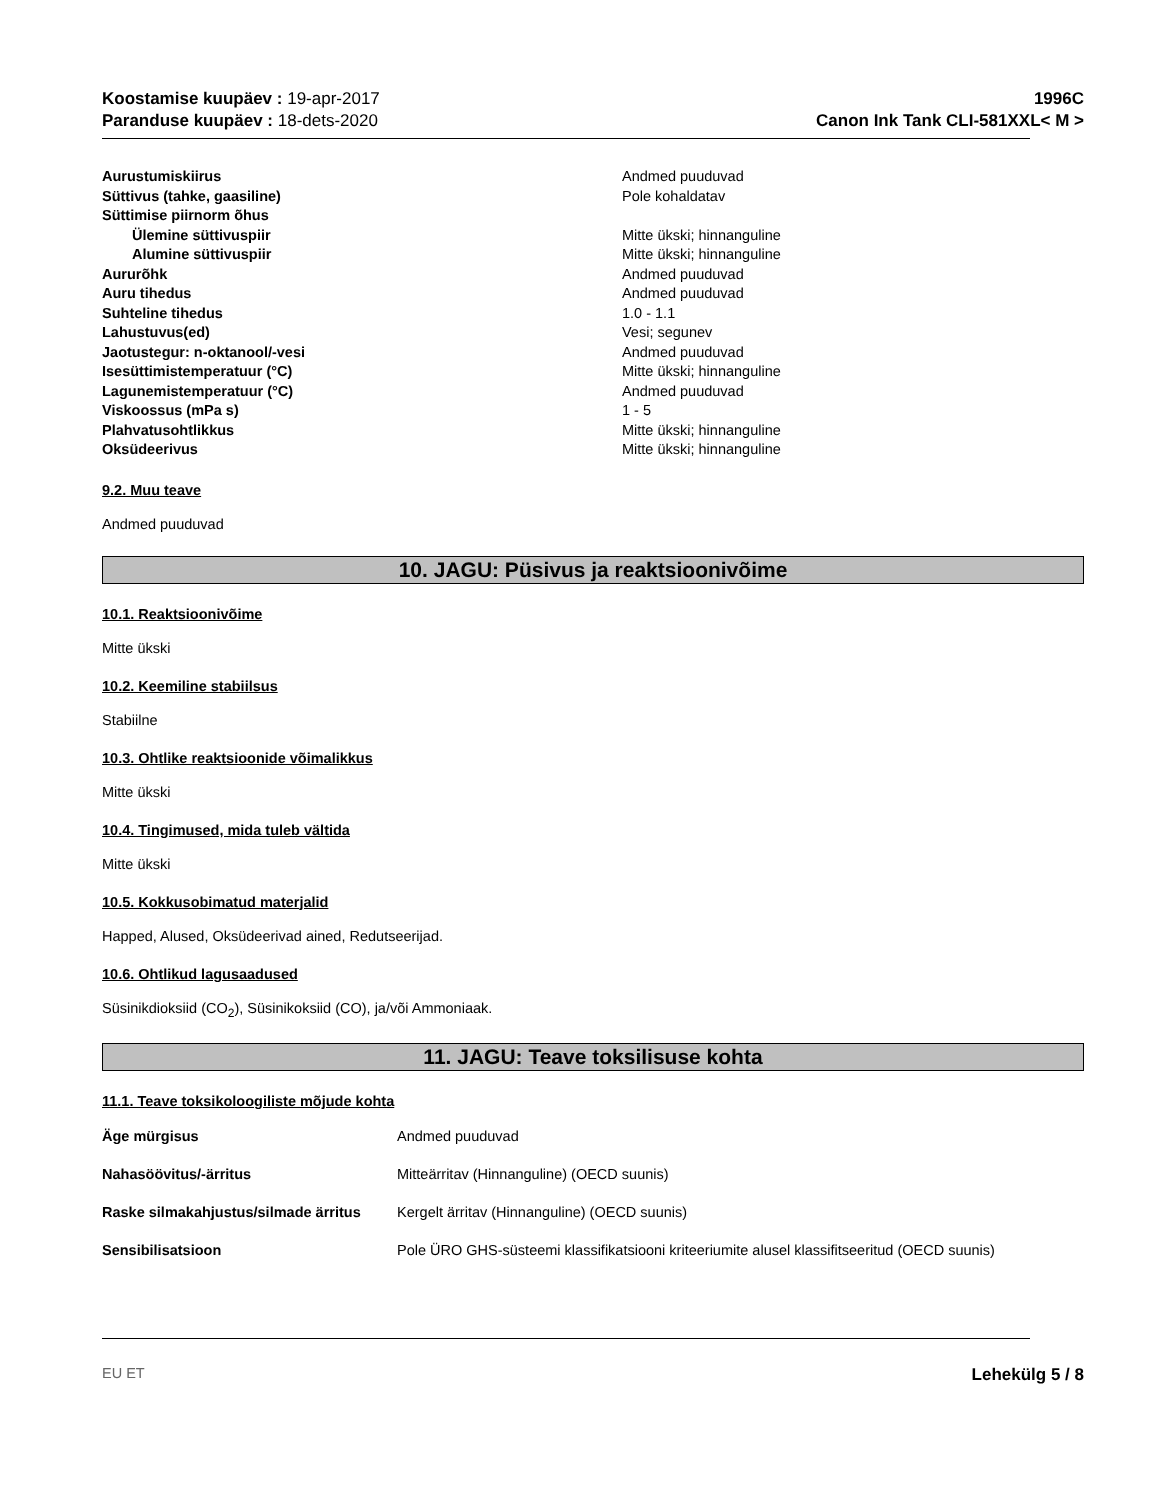Koostamise kuupäev : 19-apr-2017
Paranduse kuupäev : 18-dets-2020
1996C
Canon Ink Tank CLI-581XXL< M >
| Aurustumiskiirus | Andmed puuduvad |
| Süttivus (tahke, gaasiline) | Pole kohaldatav |
| Süttimise piirnorm õhus | |
| Ülemine süttivuspiir | Mitte ükski; hinnanguline |
| Alumine süttivuspiir | Mitte ükski; hinnanguline |
| Aururõhk | Andmed puuduvad |
| Auru tihedus | Andmed puuduvad |
| Suhteline tihedus | 1.0 - 1.1 |
| Lahustuvus(ed) | Vesi; segunev |
| Jaotustegur: n-oktanool/-vesi | Andmed puuduvad |
| Isesüttimistemperatuur (°C) | Mitte ükski; hinnanguline |
| Lagunemistemperatuur (°C) | Andmed puuduvad |
| Viskoossus (mPa s) | 1 - 5 |
| Plahvatusohtlikkus | Mitte ükski; hinnanguline |
| Oksüdeerivus | Mitte ükski; hinnanguline |
9.2. Muu teave
Andmed puuduvad
10. JAGU: Püsivus ja reaktsioonivõime
10.1. Reaktsioonivõime
Mitte ükski
10.2. Keemiline stabiilsus
Stabiilne
10.3. Ohtlike reaktsioonide võimalikkus
Mitte ükski
10.4. Tingimused, mida tuleb vältida
Mitte ükski
10.5. Kokkusobimatud materjalid
Happed, Alused, Oksüdeerivad ained, Redutseerijad.
10.6. Ohtlikud lagusaadused
Süsinikdioksiid (CO<sub>2</sub>), Süsinikoksiid (CO), ja/või Ammoniaak.
11. JAGU: Teave toksilisuse kohta
11.1. Teave toksikoloogiliste mõjude kohta
| Äge mürgisus | Andmed puuduvad |
| Nahasöövitus/-ärritus | Mitteärritav (Hinnanguline) (OECD suunis) |
| Raske silmakahjustus/silmade ärritus | Kergelt ärritav (Hinnanguline) (OECD suunis) |
| Sensibilisatsioon | Pole ÜRO GHS-süsteemi klassifikatsiooni kriteeriumite alusel klassifitseeritud (OECD suunis) |
EU ET Lehekülg 5 / 8